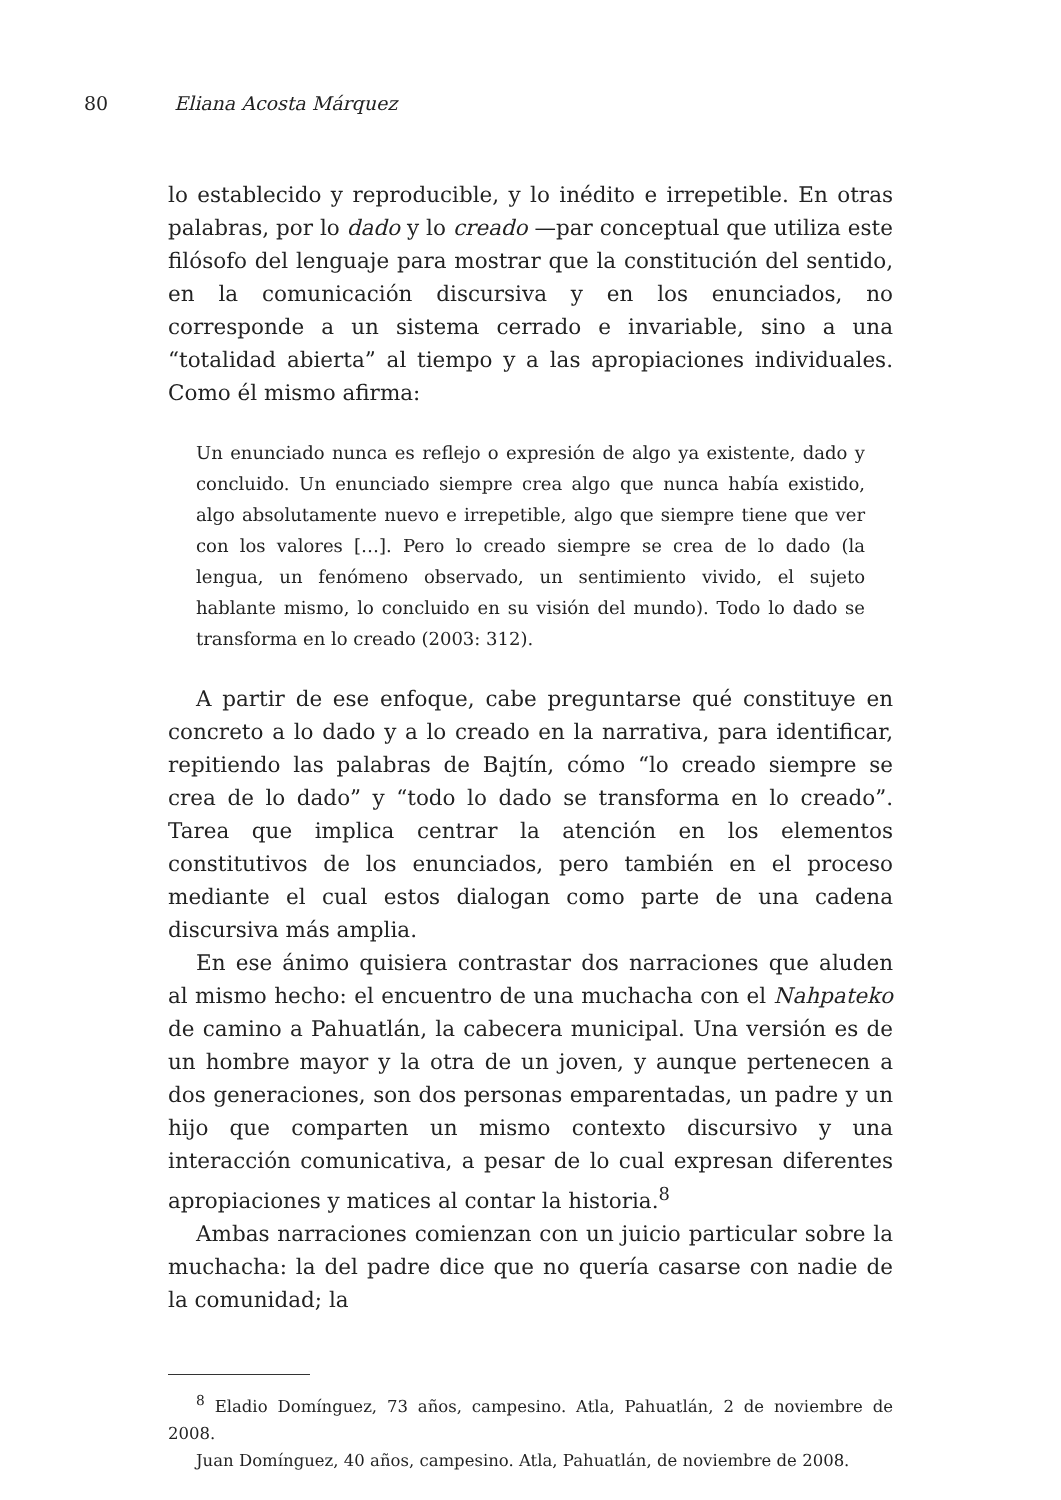80 Eliana Acosta Márquez
lo establecido y reproducible, y lo inédito e irrepetible. En otras palabras, por lo dado y lo creado —par conceptual que utiliza este filósofo del lenguaje para mostrar que la constitución del sentido, en la comunicación discursiva y en los enunciados, no corresponde a un sistema cerrado e invariable, sino a una “totalidad abierta” al tiempo y a las apropiaciones individuales. Como él mismo afirma:
Un enunciado nunca es reflejo o expresión de algo ya existente, dado y concluido. Un enunciado siempre crea algo que nunca había existido, algo absolutamente nuevo e irrepetible, algo que siempre tiene que ver con los valores […]. Pero lo creado siempre se crea de lo dado (la lengua, un fenómeno observado, un sentimiento vivido, el sujeto hablante mismo, lo concluido en su visión del mundo). Todo lo dado se transforma en lo creado (2003: 312).
A partir de ese enfoque, cabe preguntarse qué constituye en concreto a lo dado y a lo creado en la narrativa, para identificar, repitiendo las palabras de Bajtín, cómo “lo creado siempre se crea de lo dado” y “todo lo dado se transforma en lo creado”. Tarea que implica centrar la atención en los elementos constitutivos de los enunciados, pero también en el proceso mediante el cual estos dialogan como parte de una cadena discursiva más amplia.
En ese ánimo quisiera contrastar dos narraciones que aluden al mismo hecho: el encuentro de una muchacha con el Nahpateko de camino a Pahuatlán, la cabecera municipal. Una versión es de un hombre mayor y la otra de un joven, y aunque pertenecen a dos generaciones, son dos personas emparentadas, un padre y un hijo que comparten un mismo contexto discursivo y una interacción comunicativa, a pesar de lo cual expresan diferentes apropiaciones y matices al contar la historia.<sup>8</sup>
Ambas narraciones comienzan con un juicio particular sobre la muchacha: la del padre dice que no quería casarse con nadie de la comunidad; la
<sup>8</sup> Eladio Domínguez, 73 años, campesino. Atla, Pahuatlán, 2 de noviembre de 2008.
Juan Domínguez, 40 años, campesino. Atla, Pahuatlán, de noviembre de 2008.